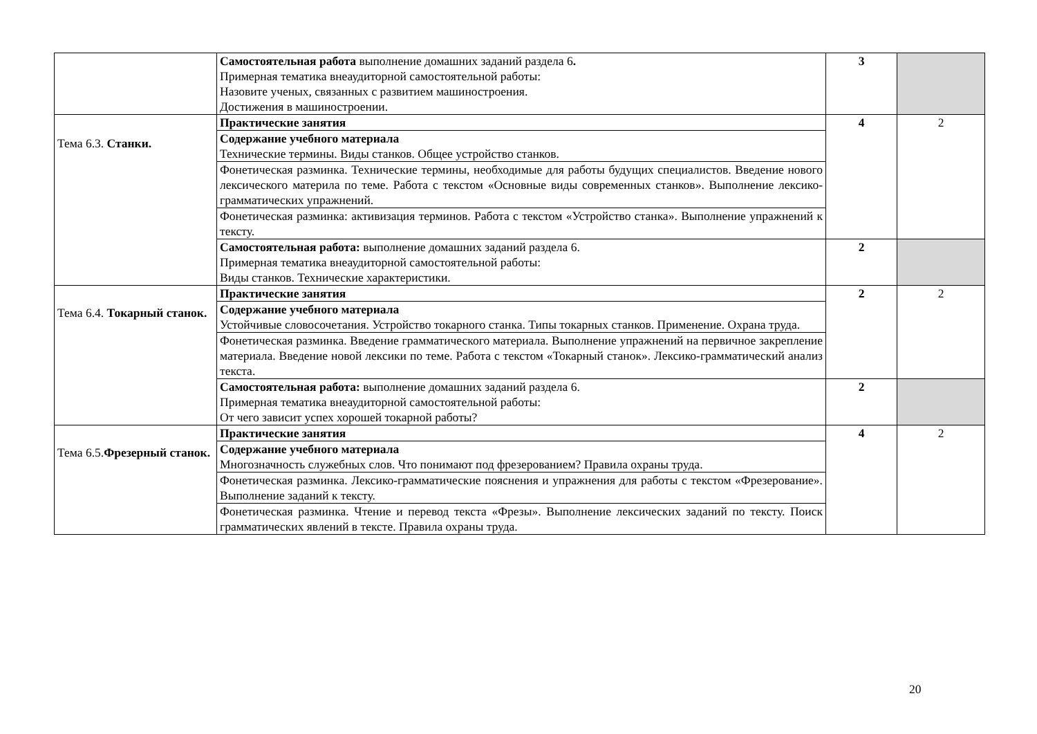| | Самостоятельная работа выполнение домашних заданий раздела 6 . Примерная тематика внеаудиторной самостоятельной работы: Назовите ученых, связанных с развитием машиностроения. Достижения в машиностроении. | 3 | |
| Тема 6.3. Станки. | Практические занятия | 4 | 2 |
| | Содержание учебного материала Технические термины. Виды станков. Общее устройство станков. | | |
| | Фонетическая разминка. Технические термины, необходимые для работы будущих специалистов. Введение нового лексического материла по теме. Работа с текстом «Основные виды современных станков». Выполнение лексико-грамматических упражнений. | | |
| | Фонетическая разминка: активизация терминов. Работа с текстом «Устройство станка». Выполнение упражнений к тексту. | | |
| | Самостоятельная работа: выполнение домашних заданий раздела 6. Примерная тематика внеаудиторной самостоятельной работы: Виды станков. Технические характеристики. | 2 | |
| Тема 6.4. Токарный станок. | Практические занятия | 2 | 2 |
| | Содержание учебного материала Устойчивые словосочетания. Устройство токарного станка. Типы токарных станков. Применение. Охрана труда. | | |
| | Фонетическая разминка. Введение грамматического материала. Выполнение упражнений на первичное закрепление материала. Введение новой лексики по теме. Работа с текстом «Токарный станок». Лексико-грамматический анализ текста. | | |
| | Самостоятельная работа: выполнение домашних заданий раздела 6. Примерная тематика внеаудиторной самостоятельной работы: От чего зависит успех хорошей токарной работы? | 2 | |
| Тема 6.5. Фрезерный станок. | Практические занятия | 4 | 2 |
| | Содержание учебного материала Многозначность служебных слов. Что понимают под фрезерованием? Правила охраны труда. | | |
| | Фонетическая разминка. Лексико-грамматические пояснения и упражнения для работы с текстом «Фрезерование». Выполнение заданий к тексту. | | |
| | Фонетическая разминка. Чтение и перевод текста «Фрезы». Выполнение лексических заданий по тексту. Поиск грамматических явлений в тексте. Правила охраны труда. | | |
20